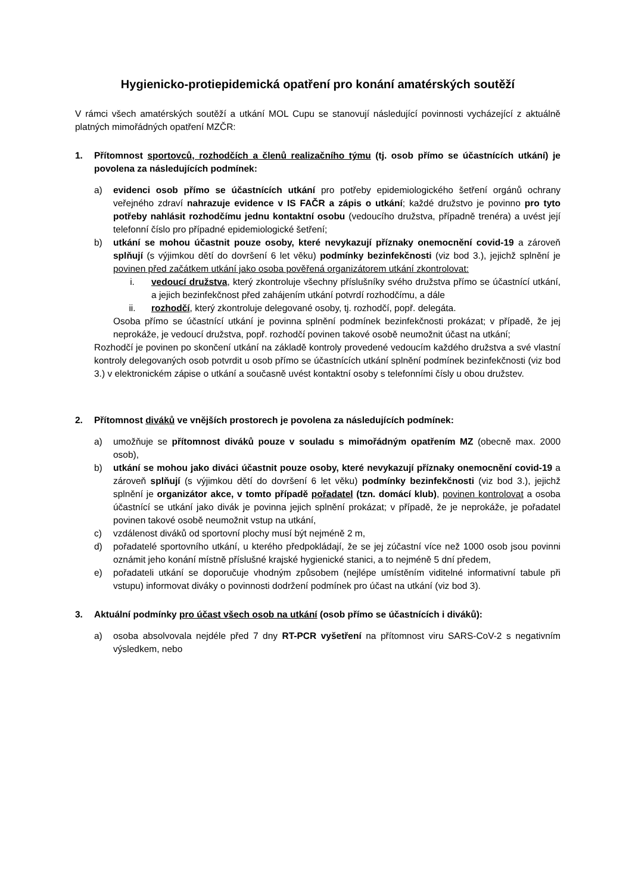Hygienicko-protiepidemická opatření pro konání amatérských soutěží
V rámci všech amatérských soutěží a utkání MOL Cupu se stanovují následující povinnosti vycházející z aktuálně platných mimořádných opatření MZČR:
1. Přítomnost sportovců, rozhodčích a členů realizačního týmu (tj. osob přímo se účastnících utkání) je povolena za následujících podmínek:
a) evidenci osob přímo se účastnících utkání pro potřeby epidemiologického šetření orgánů ochrany veřejného zdraví nahrazuje evidence v IS FAČR a zápis o utkání; každé družstvo je povinno pro tyto potřeby nahlásit rozhodčímu jednu kontaktní osobu (vedoucího družstva, případně trenéra) a uvést její telefonní číslo pro případné epidemiologické šetření;
b) utkání se mohou účastnit pouze osoby, které nevykazují příznaky onemocnění covid-19 a zároveň splňují (s výjimkou dětí do dovršení 6 let věku) podmínky bezinfekčnosti (viz bod 3.), jejichž splnění je povinen před začátkem utkání jako osoba pověřená organizátorem utkání zkontrolovat:
i. vedoucí družstva, který zkontroluje všechny příslušníky svého družstva přímo se účastnící utkání, a jejich bezinfekčnost před zahájením utkání potvrdí rozhodčímu, a dále
ii. rozhodčí, který zkontroluje delegované osoby, tj. rozhodčí, popř. delegáta.
Osoba přímo se účastnící utkání je povinna splnění podmínek bezinfekčnosti prokázat; v případě, že jej neprokáže, je vedoucí družstva, popř. rozhodčí povinen takové osobě neumožnit účast na utkání;
Rozhodčí je povinen po skončení utkání na základě kontroly provedené vedoucím každého družstva a své vlastní kontroly delegovaných osob potvrdit u osob přímo se účastnících utkání splnění podmínek bezinfekčnosti (viz bod 3.) v elektronickém zápise o utkání a současně uvést kontaktní osoby s telefonními čísly u obou družstev.
2. Přítomnost diváků ve vnějších prostorech je povolena za následujících podmínek:
a) umožňuje se přítomnost diváků pouze v souladu s mimořádným opatřením MZ (obecně max. 2000 osob),
b) utkání se mohou jako diváci účastnit pouze osoby, které nevykazují příznaky onemocnění covid-19 a zároveň splňují (s výjimkou dětí do dovršení 6 let věku) podmínky bezinfekčnosti (viz bod 3.), jejichž splnění je organizátor akce, v tomto případě pořadatel (tzn. domácí klub), povinen kontrolovat a osoba účastnící se utkání jako divák je povinna jejich splnění prokázat; v případě, že je neprokáže, je pořadatel povinen takové osobě neumožnit vstup na utkání,
c) vzdálenost diváků od sportovní plochy musí být nejméně 2 m,
d) pořadatelé sportovního utkání, u kterého předpokládají, že se jej zúčastní více než 1000 osob jsou povinni oznámit jeho konání místně příslušné krajské hygienické stanici, a to nejméně 5 dní předem,
e) pořadateli utkání se doporučuje vhodným způsobem (nejlépe umístěním viditelné informativní tabule při vstupu) informovat diváky o povinnosti dodržení podmínek pro účast na utkání (viz bod 3).
3. Aktuální podmínky pro účast všech osob na utkání (osob přímo se účastnících i diváků):
a) osoba absolvovala nejdéle před 7 dny RT-PCR vyšetření na přítomnost viru SARS-CoV-2 s negativním výsledkem, nebo